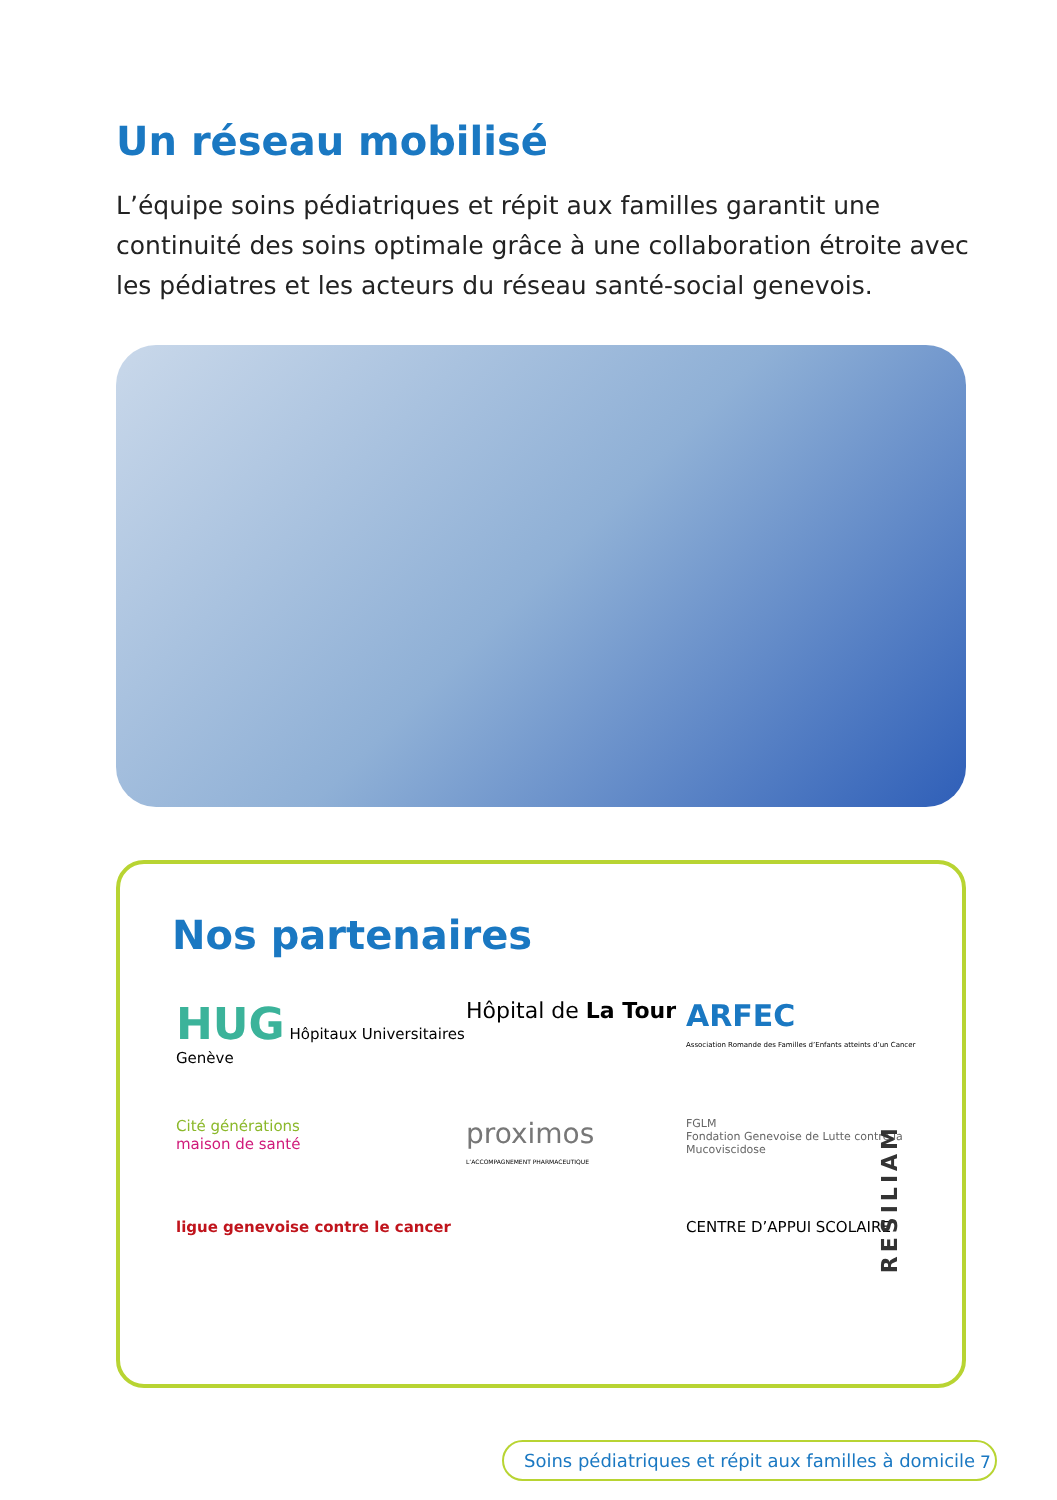Un réseau mobilisé
L’équipe soins pédiatriques et répit aux familles garantit une continuité des soins optimale grâce à une collaboration étroite avec les pédiatres et les acteurs du réseau santé-social genevois.
Nos partenaires
HUG Hôpitaux Universitaires Genève
Hôpital de La Tour
ARFEC
Association Romande des Familles d’Enfants atteints d’un Cancer
Cité générations
maison de santé
proximos
L’ACCOMPAGNEMENT PHARMACEUTIQUE
FGLM
Fondation Genevoise de Lutte contre la Mucoviscidose
ligue genevoise contre le cancer
CENTRE D’APPUI SCOLAIRE
RESILIAM
Soins pédiatriques et répit aux familles à domicile
7